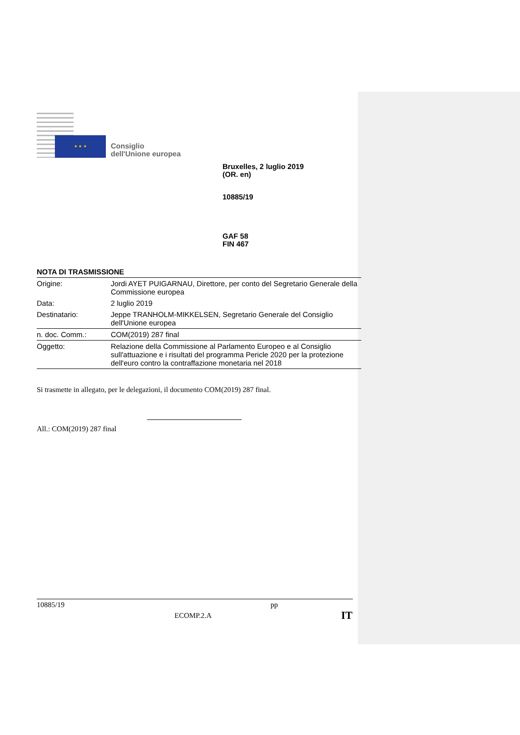★ ★ ★
Consiglio
dell'Unione europea
Bruxelles, 2 luglio 2019
(OR. en)
10885/19
GAF 58
FIN 467
NOTA DI TRASMISSIONE
| Origine: | Jordi AYET PUIGARNAU, Direttore, per conto del Segretario Generale della Commissione europea |
| Data: | 2 luglio 2019 |
| Destinatario: | Jeppe TRANHOLM-MIKKELSEN, Segretario Generale del Consiglio dell'Unione europea |
| n. doc. Comm.: | COM(2019) 287 final |
| Oggetto: | Relazione della Commissione al Parlamento Europeo e al Consiglio sull'attuazione e i risultati del programma Pericle 2020 per la protezione dell'euro contro la contraffazione monetaria nel 2018 |
Si trasmette in allegato, per le delegazioni, il documento COM(2019) 287 final.
All.: COM(2019) 287 final
10885/19 pp
ECOMP.2.A IT